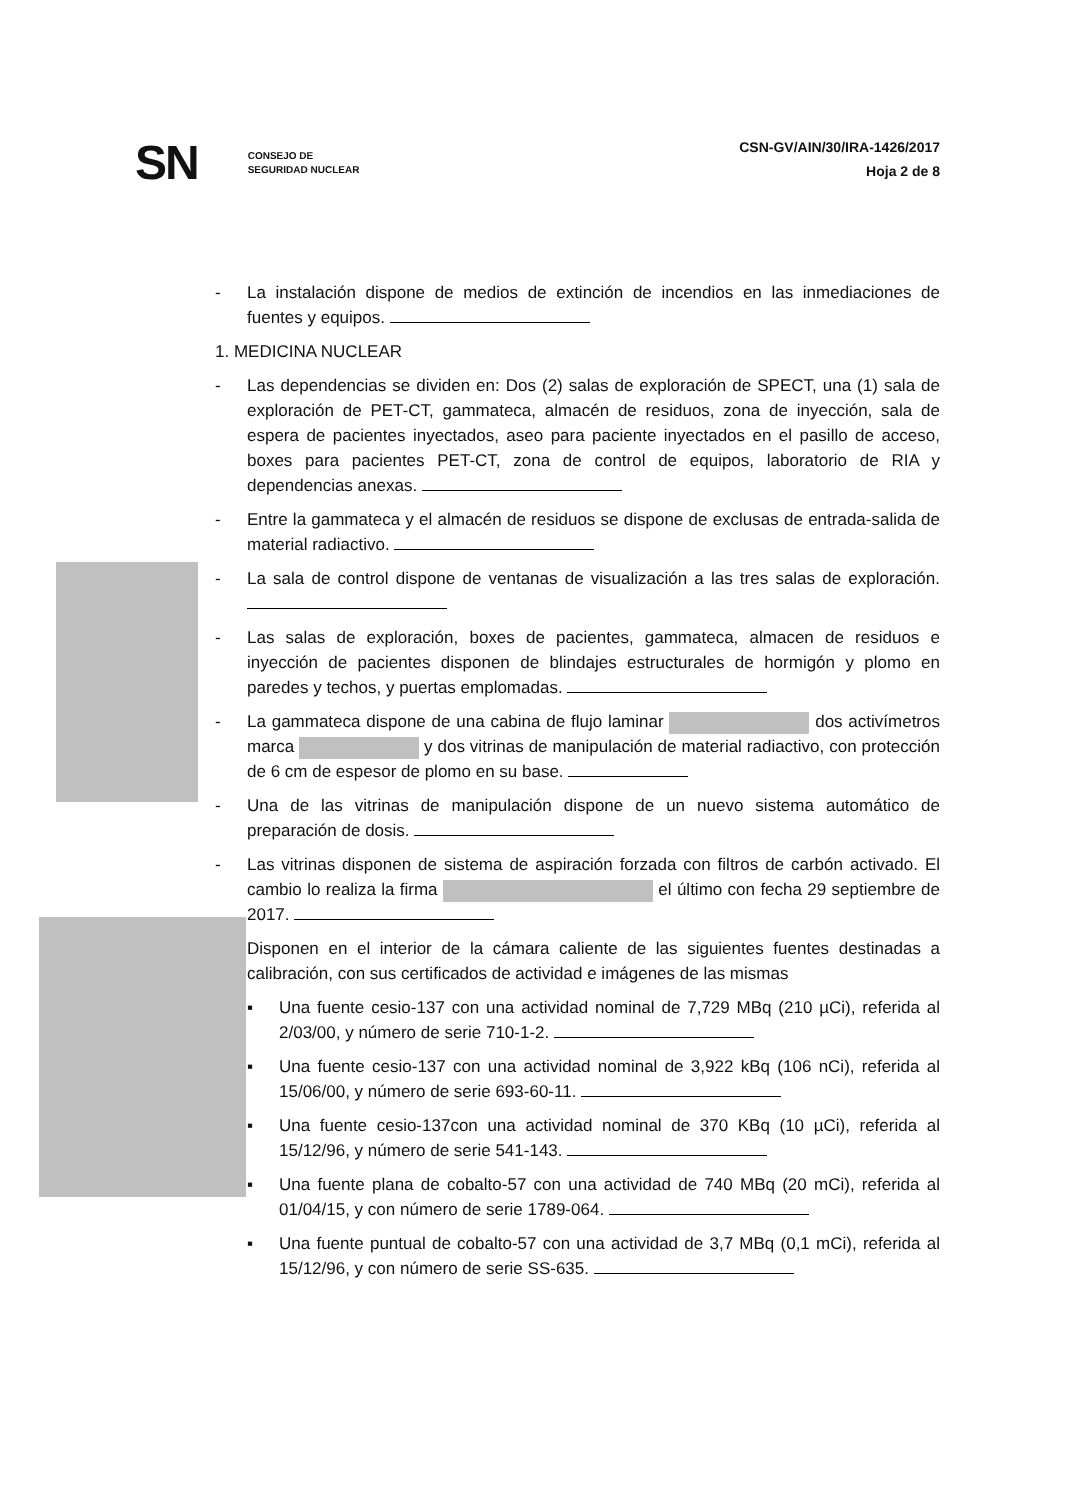SN CONSEJO DE
SEGURIDAD NUCLEAR
CSN-GV/AIN/30/IRA-1426/2017
Hoja 2 de 8
- La instalación dispone de medios de extinción de incendios en las inmediaciones de fuentes y equipos.
1. MEDICINA NUCLEAR
- Las dependencias se dividen en: Dos (2) salas de exploración de SPECT, una (1) sala de exploración de PET-CT, gammateca, almacén de residuos, zona de inyección, sala de espera de pacientes inyectados, aseo para paciente inyectados en el pasillo de acceso, boxes para pacientes PET-CT, zona de control de equipos, laboratorio de RIA y dependencias anexas.
- Entre la gammateca y el almacén de residuos se dispone de exclusas de entrada-salida de material radiactivo.
- La sala de control dispone de ventanas de visualización a las tres salas de exploración.
- Las salas de exploración, boxes de pacientes, gammateca, almacen de residuos e inyección de pacientes disponen de blindajes estructurales de hormigón y plomo en paredes y techos, y puertas emplomadas.
- La gammateca dispone de una cabina de flujo laminar dos activímetros marca y dos vitrinas de manipulación de material radiactivo, con protección de 6 cm de espesor de plomo en su base.
- Una de las vitrinas de manipulación dispone de un nuevo sistema automático de preparación de dosis.
- Las vitrinas disponen de sistema de aspiración forzada con filtros de carbón activado. El cambio lo realiza la firma el último con fecha 29 septiembre de 2017.
Disponen en el interior de la cámara caliente de las siguientes fuentes destinadas a calibración, con sus certificados de actividad e imágenes de las mismas
▪ Una fuente cesio-137 con una actividad nominal de 7,729 MBq (210 µCi), referida al 2/03/00, y número de serie 710-1-2.
▪ Una fuente cesio-137 con una actividad nominal de 3,922 kBq (106 nCi), referida al 15/06/00, y número de serie 693-60-11.
▪ Una fuente cesio-137con una actividad nominal de 370 KBq (10 µCi), referida al 15/12/96, y número de serie 541-143.
▪ Una fuente plana de cobalto-57 con una actividad de 740 MBq (20 mCi), referida al 01/04/15, y con número de serie 1789-064.
▪ Una fuente puntual de cobalto-57 con una actividad de 3,7 MBq (0,1 mCi), referida al 15/12/96, y con número de serie SS-635.